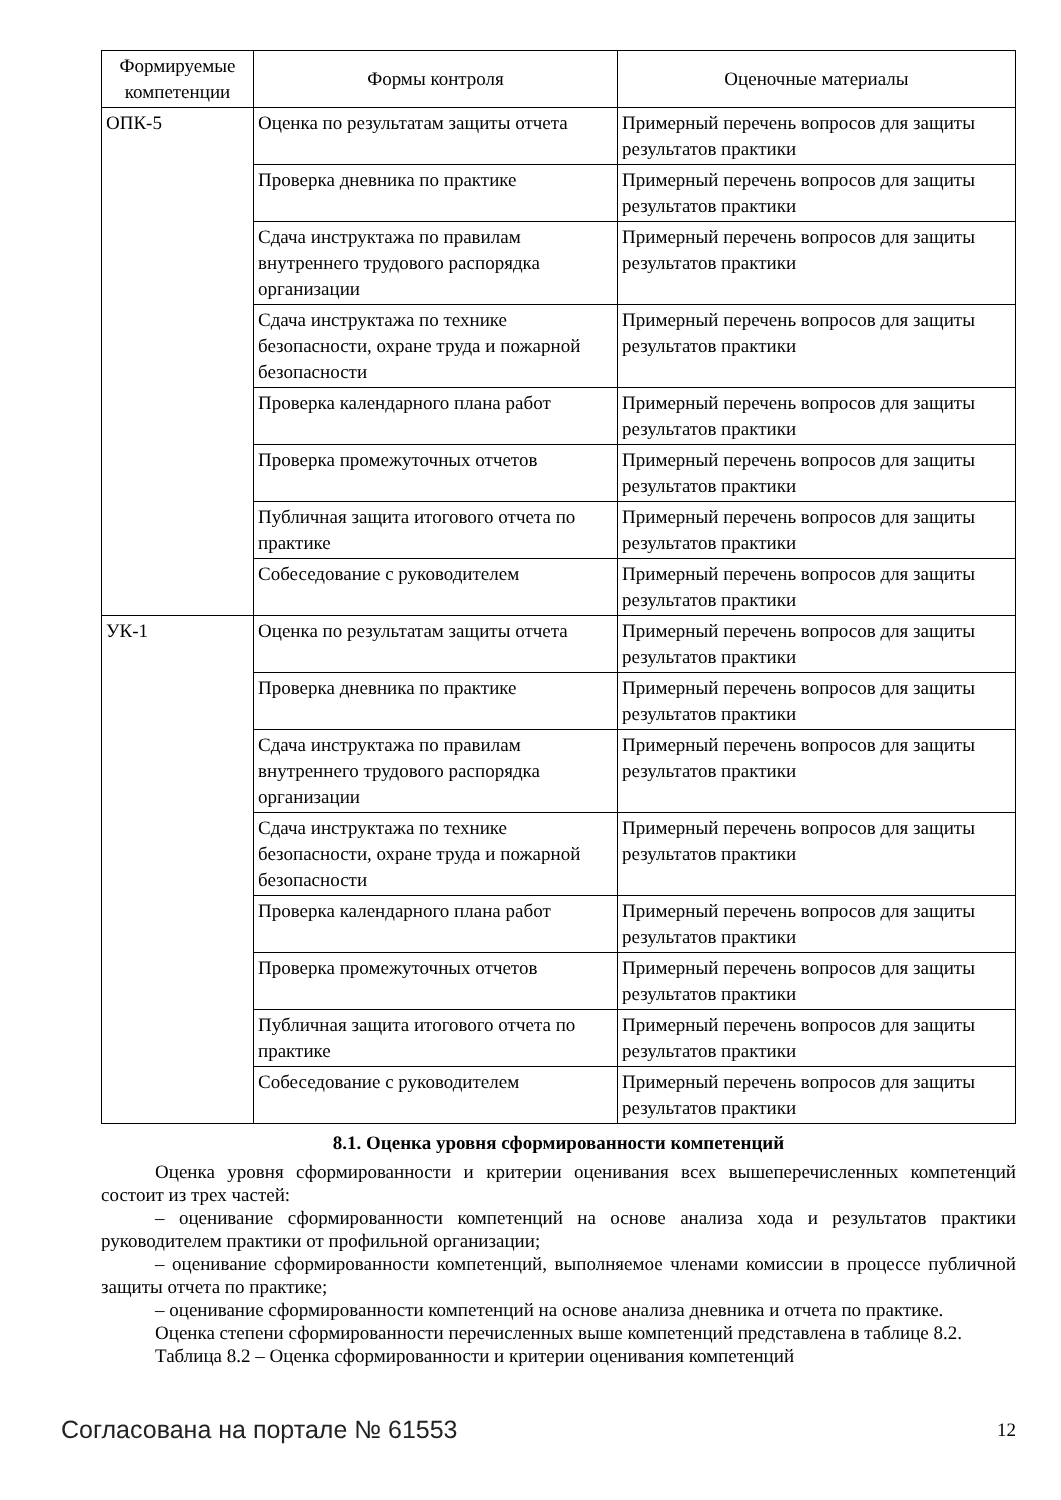| Формируемые компетенции | Формы контроля | Оценочные материалы |
| --- | --- | --- |
| ОПК-5 | Оценка по результатам защиты отчета | Примерный перечень вопросов для защиты результатов практики |
| | Проверка дневника по практике | Примерный перечень вопросов для защиты результатов практики |
| | Сдача инструктажа по правилам внутреннего трудового распорядка организации | Примерный перечень вопросов для защиты результатов практики |
| | Сдача инструктажа по технике безопасности, охране труда и пожарной безопасности | Примерный перечень вопросов для защиты результатов практики |
| | Проверка календарного плана работ | Примерный перечень вопросов для защиты результатов практики |
| | Проверка промежуточных отчетов | Примерный перечень вопросов для защиты результатов практики |
| | Публичная защита итогового отчета по практике | Примерный перечень вопросов для защиты результатов практики |
| | Собеседование с руководителем | Примерный перечень вопросов для защиты результатов практики |
| УК-1 | Оценка по результатам защиты отчета | Примерный перечень вопросов для защиты результатов практики |
| | Проверка дневника по практике | Примерный перечень вопросов для защиты результатов практики |
| | Сдача инструктажа по правилам внутреннего трудового распорядка организации | Примерный перечень вопросов для защиты результатов практики |
| | Сдача инструктажа по технике безопасности, охране труда и пожарной безопасности | Примерный перечень вопросов для защиты результатов практики |
| | Проверка календарного плана работ | Примерный перечень вопросов для защиты результатов практики |
| | Проверка промежуточных отчетов | Примерный перечень вопросов для защиты результатов практики |
| | Публичная защита итогового отчета по практике | Примерный перечень вопросов для защиты результатов практики |
| | Собеседование с руководителем | Примерный перечень вопросов для защиты результатов практики |
8.1. Оценка уровня сформированности компетенций
Оценка уровня сформированности и критерии оценивания всех вышеперечисленных компетенций состоит из трех частей:
– оценивание сформированности компетенций на основе анализа хода и результатов практики руководителем практики от профильной организации;
– оценивание сформированности компетенций, выполняемое членами комиссии в процессе публичной защиты отчета по практике;
– оценивание сформированности компетенций на основе анализа дневника и отчета по практике.
Оценка степени сформированности перечисленных выше компетенций представлена в таблице 8.2.
Таблица 8.2 – Оценка сформированности и критерии оценивания компетенций
Согласована на портале № 61553 12